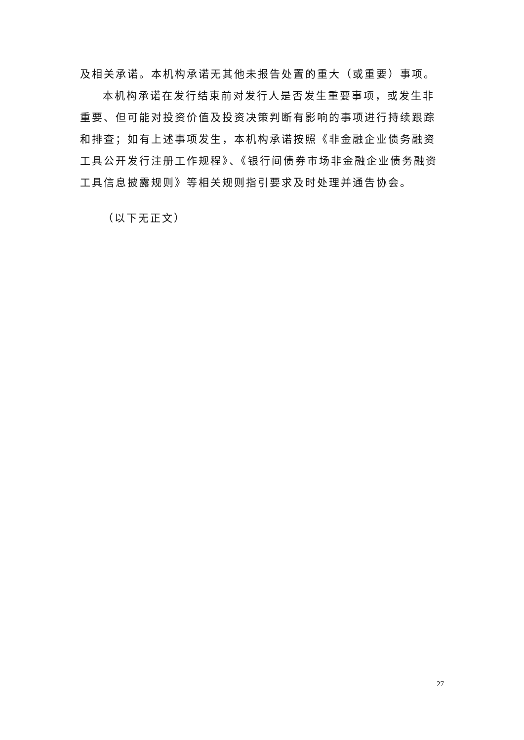及相关承诺。本机构承诺无其他未报告处置的重大（或重要）事项。
本机构承诺在发行结束前对发行人是否发生重要事项，或发生非重要、但可能对投资价值及投资决策判断有影响的事项进行持续跟踪和排查；如有上述事项发生，本机构承诺按照《非金融企业债务融资工具公开发行注册工作规程》、《银行间债券市场非金融企业债务融资工具信息披露规则》等相关规则指引要求及时处理并通告协会。
（以下无正文）
27